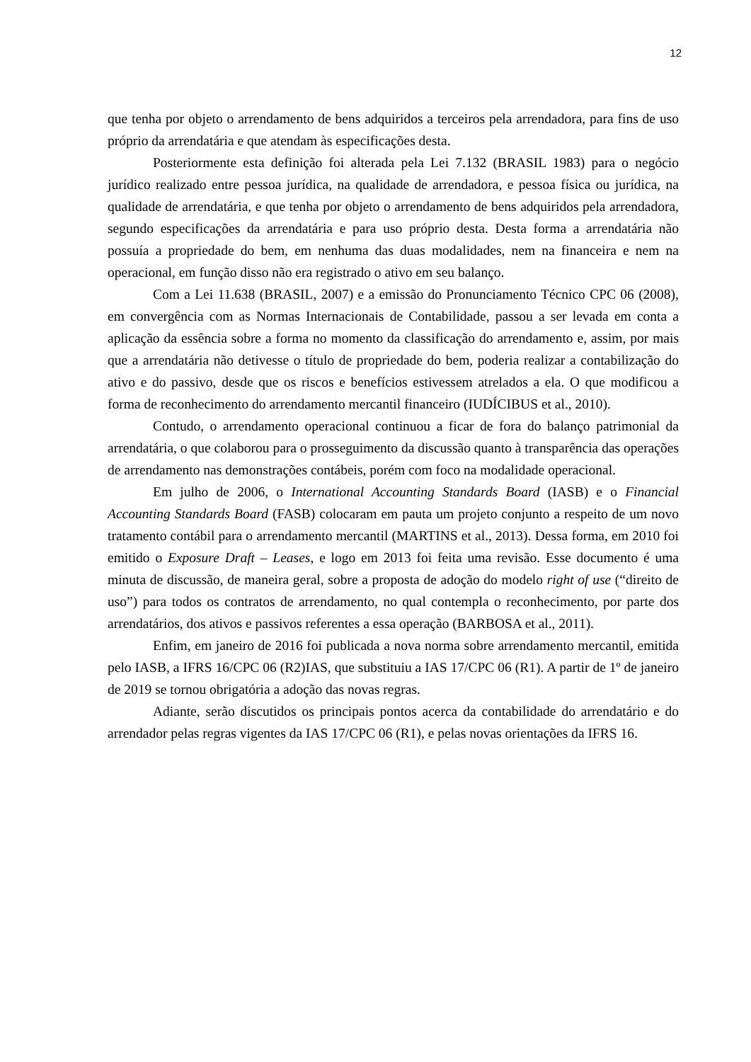12
que tenha por objeto o arrendamento de bens adquiridos a terceiros pela arrendadora, para fins de uso próprio da arrendatária e que atendam às especificações desta.
Posteriormente esta definição foi alterada pela Lei 7.132 (BRASIL 1983) para o negócio jurídico realizado entre pessoa jurídica, na qualidade de arrendadora, e pessoa física ou jurídica, na qualidade de arrendatária, e que tenha por objeto o arrendamento de bens adquiridos pela arrendadora, segundo especificações da arrendatária e para uso próprio desta. Desta forma a arrendatária não possuía a propriedade do bem, em nenhuma das duas modalidades, nem na financeira e nem na operacional, em função disso não era registrado o ativo em seu balanço.
Com a Lei 11.638 (BRASIL, 2007) e a emissão do Pronunciamento Técnico CPC 06 (2008), em convergência com as Normas Internacionais de Contabilidade, passou a ser levada em conta a aplicação da essência sobre a forma no momento da classificação do arrendamento e, assim, por mais que a arrendatária não detivesse o título de propriedade do bem, poderia realizar a contabilização do ativo e do passivo, desde que os riscos e benefícios estivessem atrelados a ela. O que modificou a forma de reconhecimento do arrendamento mercantil financeiro (IUDÍCIBUS et al., 2010).
Contudo, o arrendamento operacional continuou a ficar de fora do balanço patrimonial da arrendatária, o que colaborou para o prosseguimento da discussão quanto à transparência das operações de arrendamento nas demonstrações contábeis, porém com foco na modalidade operacional.
Em julho de 2006, o International Accounting Standards Board (IASB) e o Financial Accounting Standards Board (FASB) colocaram em pauta um projeto conjunto a respeito de um novo tratamento contábil para o arrendamento mercantil (MARTINS et al., 2013). Dessa forma, em 2010 foi emitido o Exposure Draft – Leases, e logo em 2013 foi feita uma revisão. Esse documento é uma minuta de discussão, de maneira geral, sobre a proposta de adoção do modelo right of use (“direito de uso”) para todos os contratos de arrendamento, no qual contempla o reconhecimento, por parte dos arrendatários, dos ativos e passivos referentes a essa operação (BARBOSA et al., 2011).
Enfim, em janeiro de 2016 foi publicada a nova norma sobre arrendamento mercantil, emitida pelo IASB, a IFRS 16/CPC 06 (R2)IAS, que substituiu a IAS 17/CPC 06 (R1). A partir de 1º de janeiro de 2019 se tornou obrigatória a adoção das novas regras.
Adiante, serão discutidos os principais pontos acerca da contabilidade do arrendatário e do arrendador pelas regras vigentes da IAS 17/CPC 06 (R1), e pelas novas orientações da IFRS 16.